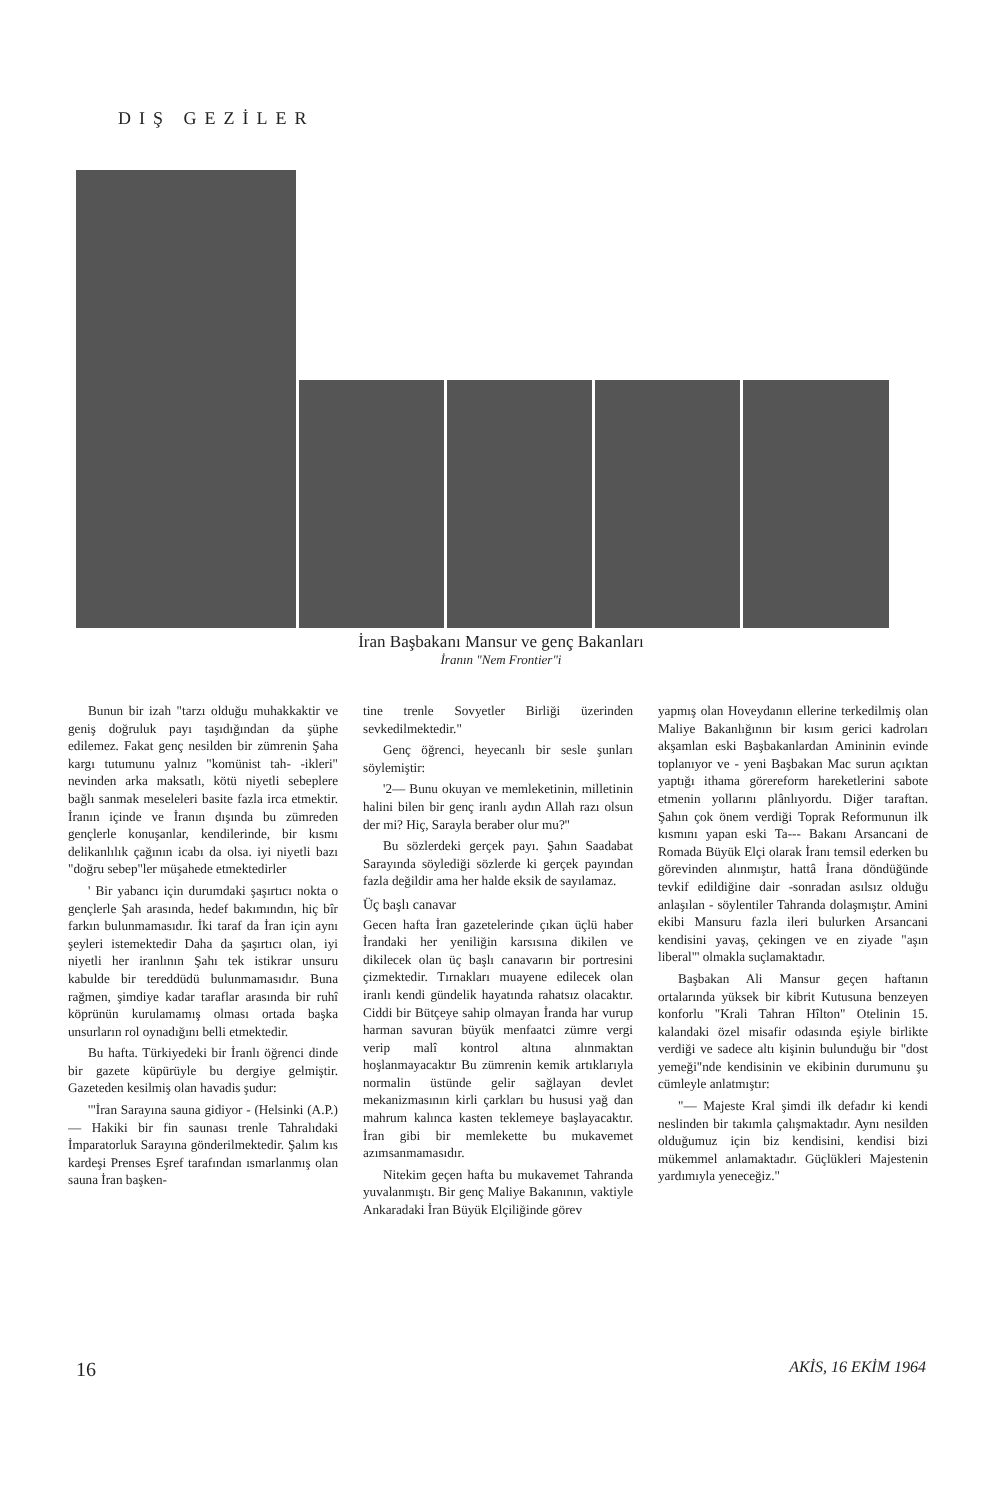DIŞ GEZİLER
İran Başbakanı Mansur ve genç Bakanları
İranın "Nem Frontier"i
Bunun bir izah "tarzı olduğu muhakkaktir ve geniş doğruluk payı taşıdığından da şüphe edilemez. Fakat genç nesilden bir zümrenin Şaha kargı tutumunu yalnız "komünist tah- -ikleri" nevinden arka maksatlı, kötü niyetli sebeplere bağlı sanmak meseleleri basite fazla irca etmektir. İranın içinde ve İranın dışında bu zümreden gençlerle konuşanlar, kendilerinde, bir kısmı delikanlılık çağının icabı da olsa. iyi niyetli bazı "doğru sebep"ler müşahede etmektedirler
' Bir yabancı için durumdaki şaşırtıcı nokta o gençlerle Şah arasında, hedef bakımındın, hiç bîr farkın bulunmamasıdır. İki taraf da İran için aynı şeyleri istemektedir Daha da şaşırtıcı olan, iyi niyetli her iranlının Şahı tek istikrar unsuru kabulde bir tereddüdü bulunmamasıdır. Buna rağmen, şimdiye kadar taraflar arasında bir ruhî köprünün kurulamamış olması ortada başka unsurların rol oynadığını belli etmektedir.
Bu hafta. Türkiyedeki bir İranlı öğrenci dinde bir gazete küpürüyle bu dergiye gelmiştir. Gazeteden kesilmiş olan havadis şudur:
'"İran Sarayına sauna gidiyor - (Helsinki (A.P.) — Hakiki bir fin saunası trenle Tahralıdaki İmparatorluk Sarayına gönderilmektedir. Şalım kıs kardeşi Prenses Eşref tarafından ısmarlanmış olan sauna İran başken-
tine trenle Sovyetler Birliği üzerinden sevkedilmektedir."
Genç öğrenci, heyecanlı bir sesle şunları söylemiştir:
'2— Bunu okuyan ve memleketinin, milletinin halini bilen bir genç iranlı aydın Allah razı olsun der mi? Hiç, Sarayla beraber olur mu?''
Bu sözlerdeki gerçek payı. Şahın Saadabat Sarayında söylediği sözlerde ki gerçek payından fazla değildir ama her halde eksik de sayılamaz.
Üç başlı canavar
Gecen hafta İran gazetelerinde çıkan üçlü haber İrandaki her yeniliğin karsısına dikilen ve dikilecek olan üç başlı canavarın bir portresini çizmektedir. Tırnakları muayene edilecek olan iranlı kendi gündelik hayatında rahatsız olacaktır. Ciddi bir Bütçeye sahip olmayan İranda har vurup harman savuran büyük menfaatci zümre vergi verip malî kontrol altına alınmaktan hoşlanmayacaktır Bu zümrenin kemik artıklarıyla normalin üstünde gelir sağlayan devlet mekanizmasının kirli çarkları bu hususi yağ dan mahrum kalınca kasten teklemeye başlayacaktır. İran gibi bir memlekette bu mukavemet azımsanmamasıdır.
Nitekim geçen hafta bu mukavemet Tahranda yuvalanmıştı. Bir genç Maliye Bakanının, vaktiyle Ankaradaki İran Büyük Elçiliğinde görev
yapmış olan Hoveydanın ellerine terkedilmiş olan Maliye Bakanlığının bir kısım gerici kadroları akşamlan eski Başbakanlardan Amininin evinde toplanıyor ve - yeni Başbakan Mac surun açıktan yaptığı ithama görereform hareketlerini sabote etmenin yollarını plânlıyordu. Diğer taraftan. Şahın çok önem verdiği Toprak Reformunun ilk kısmını yapan eski Ta--- Bakanı Arsancani de Romada Büyük Elçi olarak İranı temsil ederken bu görevinden alınmıştır, hattâ İrana döndüğünde tevkif edildiğine dair -sonradan asılsız olduğu anlaşılan - söylentiler Tahranda dolaşmıştır. Amini ekibi Mansuru fazla ileri bulurken Arsancani kendisini yavaş, çekingen ve en ziyade "aşın liberal"' olmakla suçlamaktadır.
Başbakan Ali Mansur geçen haftanın ortalarında yüksek bir kibrit Kutusuna benzeyen konforlu "Krali Tahran Hîlton" Otelinin 15. kalandaki özel misafir odasında eşiyle birlikte verdiği ve sadece altı kişinin bulunduğu bir "dost yemeği"nde kendisinin ve ekibinin durumunu şu cümleyle anlatmıştır:
"— Majeste Kral şimdi ilk defadır ki kendi neslinden bir takımla çalışmaktadır. Aynı nesilden olduğumuz için biz kendisini, kendisi bizi mükemmel anlamaktadır. Güçlükleri Majestenin yardımıyla yeneceğiz."
16 AKİS, 16 EKİM 1964